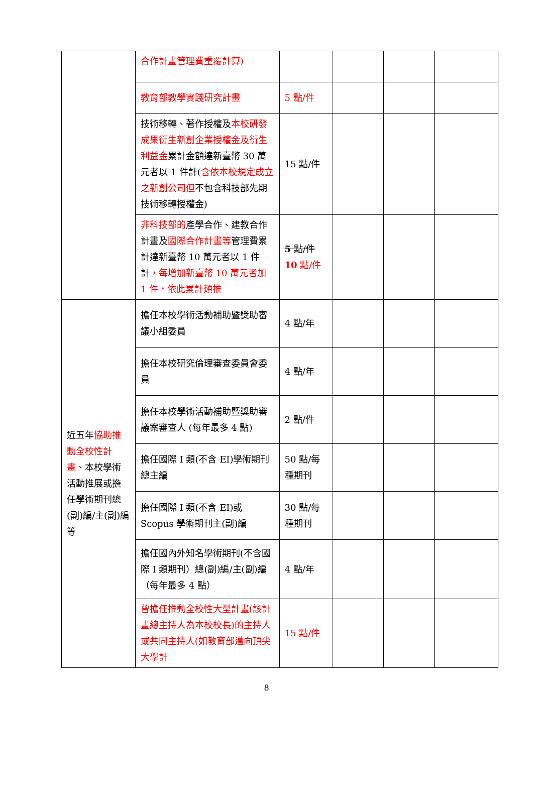| | 合作計畫管理費重覆計算) | | | | |
| | 教育部教學實踐研究計畫 | 5 點/件 | | | |
| | 技術移轉、著作授權及 本校研發成果衍生新創企業授權金及衍生利益金 累計金額達新臺幣 30 萬元者以 1 件計( 含依本校規定成立之新創公司但 不包含科技部先期技術移轉授權金) | 15 點/件 | | | |
| | 非科技部的 產學合作、建教合作計畫及 國際合作計畫等 管理費累計達新臺幣 10 萬元者以 1 件計 ，每增加新臺幣 10 萬元者加 1 件，依此累計類推 | 5 點/件 10 點/件 | | | |
| 近五年 協助推動全校性計畫 、本校學術活動推展或擔任學術期刊總(副)編/主(副)編等 | 擔任本校學術活動補助暨獎助審議小組委員 | 4 點/年 | | | |
| | 擔任本校研究倫理審查委員會委員 | 4 點/年 | | | |
| | 擔任本校學術活動補助暨獎助審議案審查人 (每年最多 4 點) | 2 點/件 | | | |
| | 擔任國際 I 類(不含 EI)學術期刊總主編 | 50 點/每種期刊 | | | |
| | 擔任國際 I 類(不含 EI)或 Scopus 學術期刊主(副)編 | 30 點/每種期刊 | | | |
| | 擔任國內外知名學術期刊(不含國際 I 類期刊）總(副)編/主(副)編（每年最多 4 點） | 4 點/年 | | | |
| | 曾擔任推動全校性大型計畫(該計畫總主持人為本校校長)的主持人或共同主持人(如教育部邁向頂尖大學計 | 15 點/件 | | | |
8